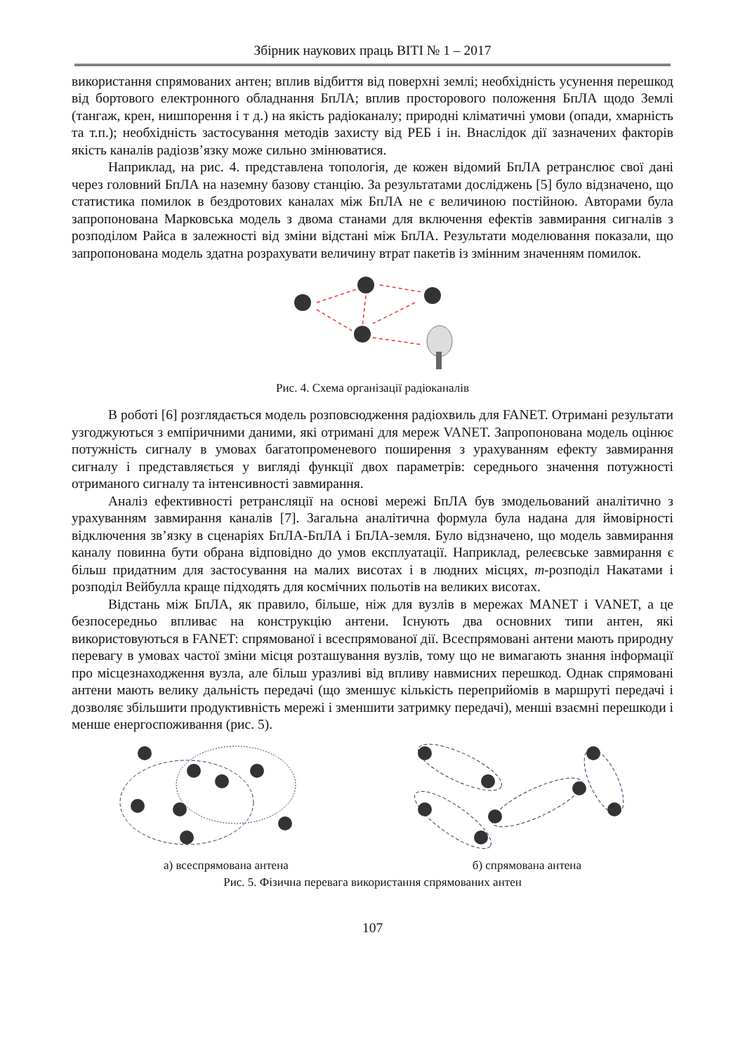Збірник наукових праць ВІТІ № 1 – 2017
використання спрямованих антен; вплив відбиття від поверхні землі; необхідність усунення перешкод від бортового електронного обладнання БпЛА; вплив просторового положення БпЛА щодо Землі (тангаж, крен, нишпорення і т д.) на якість радіоканалу; природні кліматичні умови (опади, хмарність та т.п.); необхідність застосування методів захисту від РЕБ і ін. Внаслідок дії зазначених факторів якість каналів радіозв’язку може сильно змінюватися.
Наприклад, на рис. 4. представлена топологія, де кожен відомий БпЛА ретранслює свої дані через головний БпЛА на наземну базову станцію. За результатами досліджень [5] було відзначено, що статистика помилок в бездротових каналах між БпЛА не є величиною постійною. Авторами була запропонована Марковська модель з двома станами для включення ефектів завмирання сигналів з розподілом Райса в залежності від зміни відстані між БпЛА. Результати моделювання показали, що запропонована модель здатна розрахувати величину втрат пакетів із змінним значенням помилок.
Рис. 4. Схема організації радіоканалів
В роботі [6] розглядається модель розповсюдження радіохвиль для FANET. Отримані результати узгоджуються з емпіричними даними, які отримані для мереж VANET. Запропонована модель оцінює потужність сигналу в умовах багатопроменевого поширення з урахуванням ефекту завмирання сигналу і представляється у вигляді функції двох параметрів: середнього значення потужності отриманого сигналу та інтенсивності завмирання.
Аналіз ефективності ретрансляції на основі мережі БпЛА був змодельований аналітично з урахуванням завмирання каналів [7]. Загальна аналітична формула була надана для ймовірності відключення зв’язку в сценаріях БпЛА-БпЛА і БпЛА-земля. Було відзначено, що модель завмирання каналу повинна бути обрана відповідно до умов експлуатації. Наприклад, релеєвське завмирання є більш придатним для застосування на малих висотах і в людних місцях, m-розподіл Накатами і розподіл Вейбулла краще підходять для космічних польотів на великих висотах.
Відстань між БпЛА, як правило, більше, ніж для вузлів в мережах MANET і VANET, а це безпосередньо впливає на конструкцію антени. Існують два основних типи антен, які використовуються в FANET: спрямованої і всеспрямованої дії. Всеспрямовані антени мають природну перевагу в умовах частої зміни місця розташування вузлів, тому що не вимагають знання інформації про місцезнаходження вузла, але більш уразливі від впливу навмисних перешкод. Однак спрямовані антени мають велику дальність передачі (що зменшує кількість переприйомів в маршруті передачі і дозволяє збільшити продуктивність мережі і зменшити затримку передачі), менші взаємні перешкоди і менше енергоспоживання (рис. 5).
а) всеспрямована антена б) спрямована антена
Рис. 5. Фізична перевага використання спрямованих антен
107